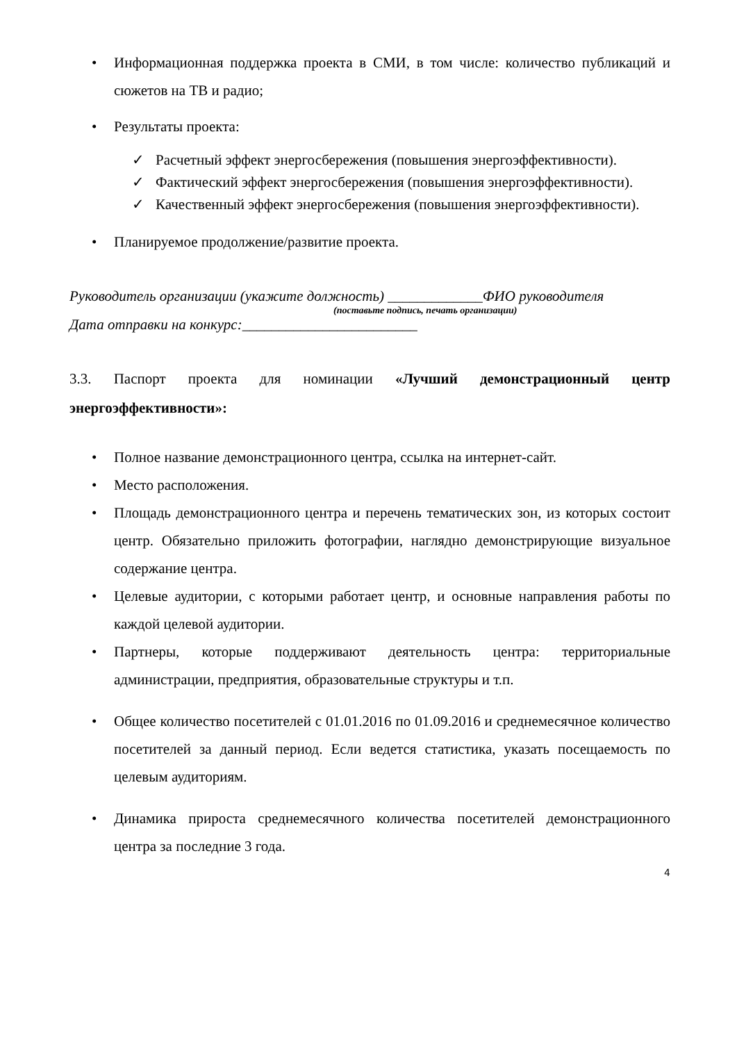• Информационная поддержка проекта в СМИ, в том числе: количество публикаций и сюжетов на ТВ и радио;
• Результаты проекта:
✓ Расчетный эффект энергосбережения (повышения энергоэффективности).
✓ Фактический эффект энергосбережения (повышения энергоэффективности).
✓ Качественный эффект энергосбережения (повышения энергоэффективности).
• Планируемое продолжение/развитие проекта.
Руководитель организации (укажите должность) _____________ФИО руководителя
(поставьте подпись, печать организации)
Дата отправки на конкурс:________________________
3.3. Паспорт проекта для номинации «Лучший демонстрационный центр энергоэффективности»:
• Полное название демонстрационного центра, ссылка на интернет-сайт.
• Место расположения.
• Площадь демонстрационного центра и перечень тематических зон, из которых состоит центр. Обязательно приложить фотографии, наглядно демонстрирующие визуальное содержание центра.
• Целевые аудитории, с которыми работает центр, и основные направления работы по каждой целевой аудитории.
• Партнеры, которые поддерживают деятельность центра: территориальные администрации, предприятия, образовательные структуры и т.п.
• Общее количество посетителей с 01.01.2016 по 01.09.2016 и среднемесячное количество посетителей за данный период. Если ведется статистика, указать посещаемость по целевым аудиториям.
• Динамика прироста среднемесячного количества посетителей демонстрационного центра за последние 3 года.
4